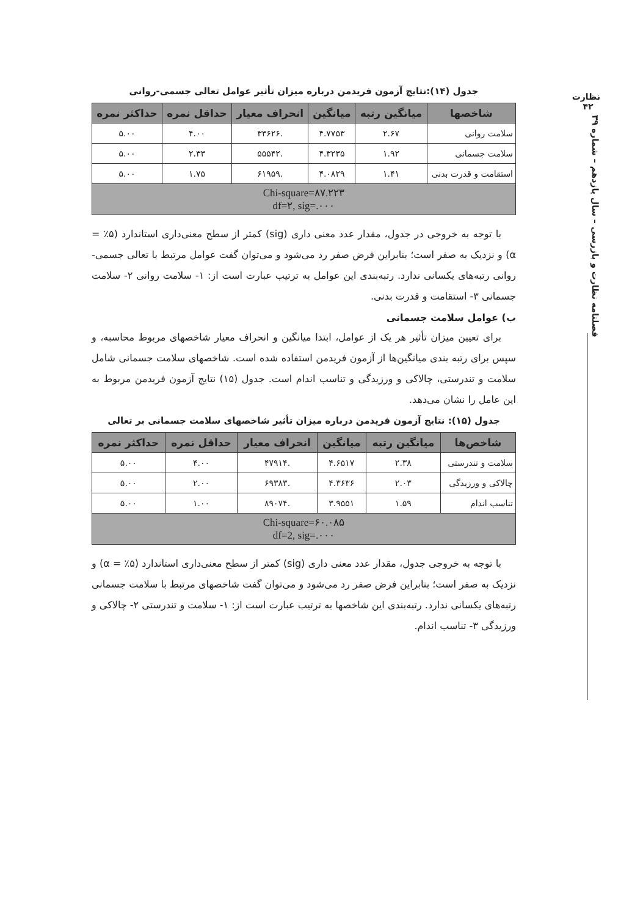نظارت
۴۲
فصلنامه نظارت و بازرسی – سال یازدهم – شماره ۳۹
جدول (۱۴):نتایج آزمون فریدمن درباره میزان تأثیر عوامل تعالی جسمی-روانی
| شاخصها | میانگین رتبه | میانگین | انحراف معیار | حداقل نمره | حداکثر نمره |
| --- | --- | --- | --- | --- | --- |
| سلامت روانی | ۲.۶۷ | ۴.۷۷۵۳ | .۳۳۶۲۶ | ۴.۰۰ | ۵.۰۰ |
| سلامت جسمانی | ۱.۹۲ | ۴.۳۲۳۵ | .۵۵۵۴۲ | ۲.۳۳ | ۵.۰۰ |
| استقامت و قدرت بدنی | ۱.۴۱ | ۴.۰۸۲۹ | .۶۱۹۵۹ | ۱.۷۵ | ۵.۰۰ |
| Chi-square=۸۷.۲۲۳ df=۲, sig=.۰۰۰ | | | | | |
با توجه به خروجی در جدول، مقدار عدد معنی داری (sig) کمتر از سطح معنی‌داری استاندارد (۵٪ = α) و نزدیک به صفر است؛ بنابراین فرض صفر رد می‌شود و می‌توان گفت عوامل مرتبط با تعالی جسمی-روانی رتبه‌های یکسانی ندارد. رتبه‌بندی این عوامل به ترتیب عبارت است از: ۱- سلامت روانی ۲- سلامت جسمانی ۳- استقامت و قدرت بدنی.
ب) عوامل سلامت جسمانی
برای تعیین میزان تأثیر هر یک از عوامل، ابتدا میانگین و انحراف معیار شاخصهای مربوط محاسبه، و سپس برای رتبه بندی میانگین‌ها از آزمون فریدمن استفاده شده است. شاخصهای سلامت جسمانی شامل سلامت و تندرستی، چالاکی و ورزیدگی و تناسب اندام است. جدول (۱۵) نتایج آزمون فریدمن مربوط به این عامل را نشان می‌دهد.
جدول (۱۵): نتایج آزمون فریدمن درباره میزان تأثیر شاخصهای سلامت جسمانی بر تعالی
| شاخص‌ها | میانگین رتبه | میانگین | انحراف معیار | حداقل نمره | حداکثر نمره |
| --- | --- | --- | --- | --- | --- |
| سلامت و تندرستی | ۲.۳۸ | ۴.۶۵۱۷ | .۴۷۹۱۴ | ۴.۰۰ | ۵.۰۰ |
| چالاکی و ورزیدگی | ۲.۰۳ | ۴.۳۶۳۶ | .۶۹۳۸۳ | ۲.۰۰ | ۵.۰۰ |
| تناسب اندام | ۱.۵۹ | ۳.۹۵۵۱ | .۸۹۰۷۴ | ۱.۰۰ | ۵.۰۰ |
| Chi-square=۶۰.۰۸۵ df=2, sig=.۰۰۰ | | | | | |
با توجه به خروجی جدول، مقدار عدد معنی داری (sig) کمتر از سطح معنی‌داری استاندارد (۵٪ = α) و نزدیک به صفر است؛ بنابراین فرض صفر رد می‌شود و می‌توان گفت شاخصهای مرتبط با سلامت جسمانی رتبه‌های یکسانی ندارد. رتبه‌بندی این شاخصها به ترتیب عبارت است از: ۱- سلامت و تندرستی ۲- چالاکی و ورزیدگی ۳- تناسب اندام.